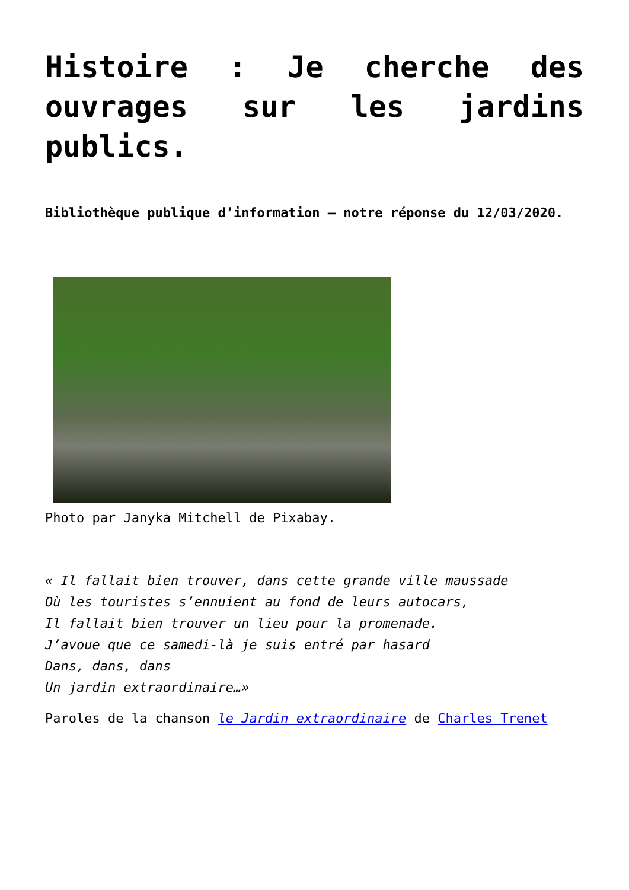Histoire : Je cherche des ouvrages sur les jardins publics.
Bibliothèque publique d’information – notre réponse du 12/03/2020.
Photo par Janyka Mitchell de Pixabay.
« Il fallait bien trouver, dans cette grande ville maussade
Où les touristes s’ennuient au fond de leurs autocars,
Il fallait bien trouver un lieu pour la promenade.
J’avoue que ce samedi-là je suis entré par hasard
Dans, dans, dans
Un jardin extraordinaire…»
Paroles de la chanson le Jardin extraordinaire de Charles Trenet